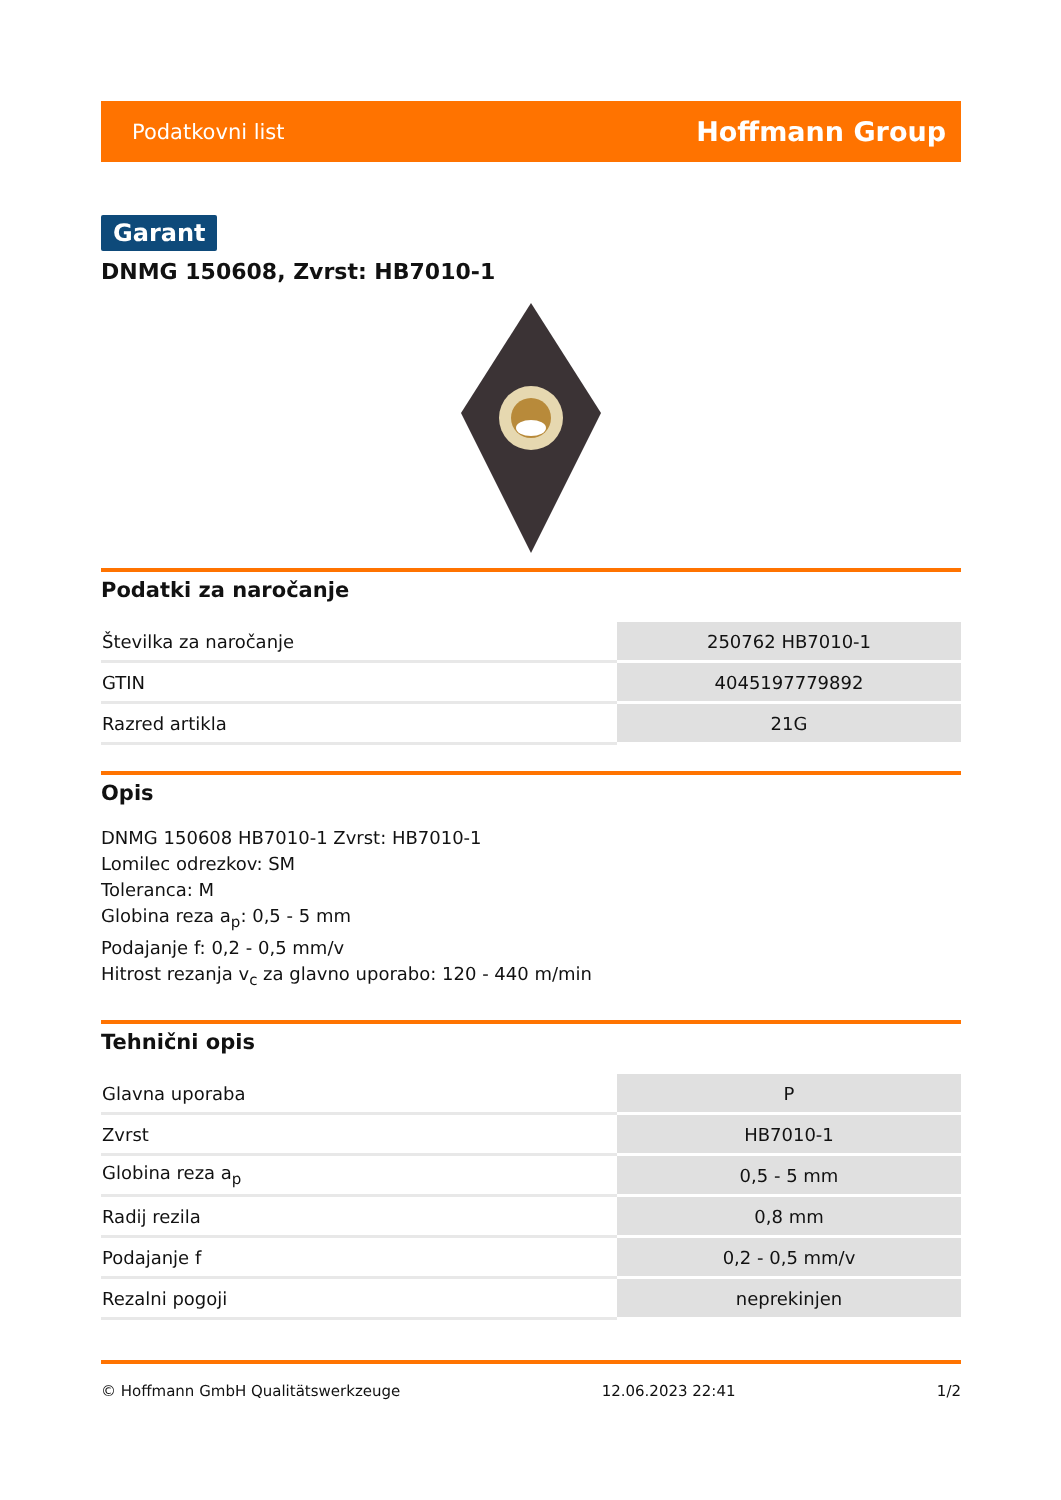Podatkovni list Hoffmann Group
Garant
DNMG 150608, Zvrst: HB7010-1
Podatki za naročanje
| Številka za naročanje | 250762 HB7010-1 |
| GTIN | 4045197779892 |
| Razred artikla | 21G |
Opis
DNMG 150608 HB7010-1 Zvrst: HB7010-1
Lomilec odrezkov: SM
Toleranca: M
Globina reza a<sub>p</sub>: 0,5 - 5 mm
Podajanje f: 0,2 - 0,5 mm/v
Hitrost rezanja v<sub>c</sub> za glavno uporabo: 120 - 440 m/min
Tehnični opis
| Glavna uporaba | P |
| Zvrst | HB7010-1 |
| Globina reza a<sub>p</sub> | 0,5 - 5 mm |
| Radij rezila | 0,8 mm |
| Podajanje f | 0,2 - 0,5 mm/v |
| Rezalni pogoji | neprekinjen |
© Hoffmann GmbH Qualitätswerkzeuge 12.06.2023 22:41 1/2